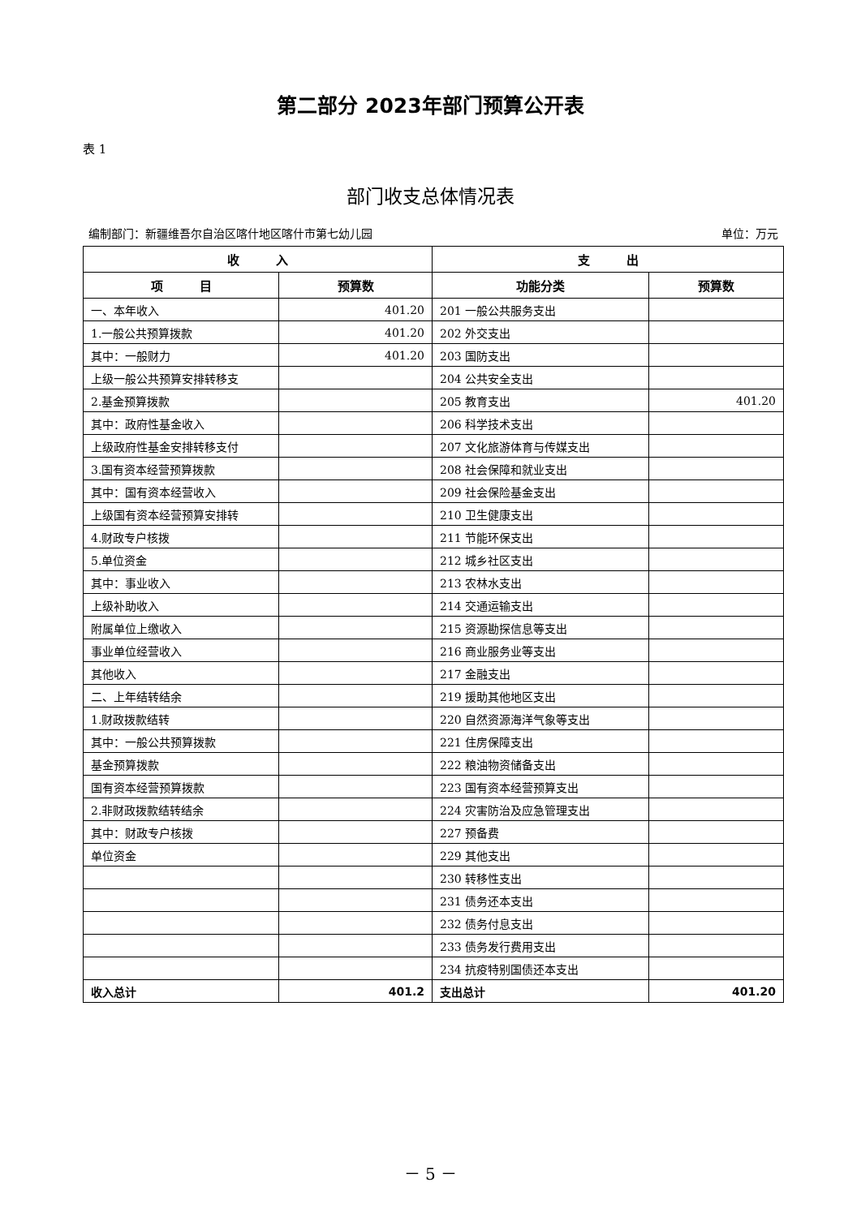第二部分 2023年部门预算公开表
表 1
部门收支总体情况表
编制部门：新疆维吾尔自治区喀什地区喀什市第七幼儿园 单位：万元
| 收 入 | | 支 出 | |
| --- | --- | --- | --- |
| 项 目 | 预算数 | 功能分类 | 预算数 |
| 一、本年收入 | 401.20 | 201 一般公共服务支出 | |
| 1.一般公共预算拨款 | 401.20 | 202 外交支出 | |
| 其中：一般财力 | 401.20 | 203 国防支出 | |
| 上级一般公共预算安排转移支 | | 204 公共安全支出 | |
| 2.基金预算拨款 | | 205 教育支出 | 401.20 |
| 其中：政府性基金收入 | | 206 科学技术支出 | |
| 上级政府性基金安排转移支付 | | 207 文化旅游体育与传媒支出 | |
| 3.国有资本经营预算拨款 | | 208 社会保障和就业支出 | |
| 其中：国有资本经营收入 | | 209 社会保险基金支出 | |
| 上级国有资本经营预算安排转 | | 210 卫生健康支出 | |
| 4.财政专户核拨 | | 211 节能环保支出 | |
| 5.单位资金 | | 212 城乡社区支出 | |
| 其中：事业收入 | | 213 农林水支出 | |
| 上级补助收入 | | 214 交通运输支出 | |
| 附属单位上缴收入 | | 215 资源勘探信息等支出 | |
| 事业单位经营收入 | | 216 商业服务业等支出 | |
| 其他收入 | | 217 金融支出 | |
| 二、上年结转结余 | | 219 援助其他地区支出 | |
| 1.财政拨款结转 | | 220 自然资源海洋气象等支出 | |
| 其中：一般公共预算拨款 | | 221 住房保障支出 | |
| 基金预算拨款 | | 222 粮油物资储备支出 | |
| 国有资本经营预算拨款 | | 223 国有资本经营预算支出 | |
| 2.非财政拨款结转结余 | | 224 灾害防治及应急管理支出 | |
| 其中：财政专户核拨 | | 227 预备费 | |
| 单位资金 | | 229 其他支出 | |
| | | 230 转移性支出 | |
| | | 231 债务还本支出 | |
| | | 232 债务付息支出 | |
| | | 233 债务发行费用支出 | |
| | | 234 抗疫特别国债还本支出 | |
| 收入总计 | 401.2 | 支出总计 | 401.20 |
－ 5 －